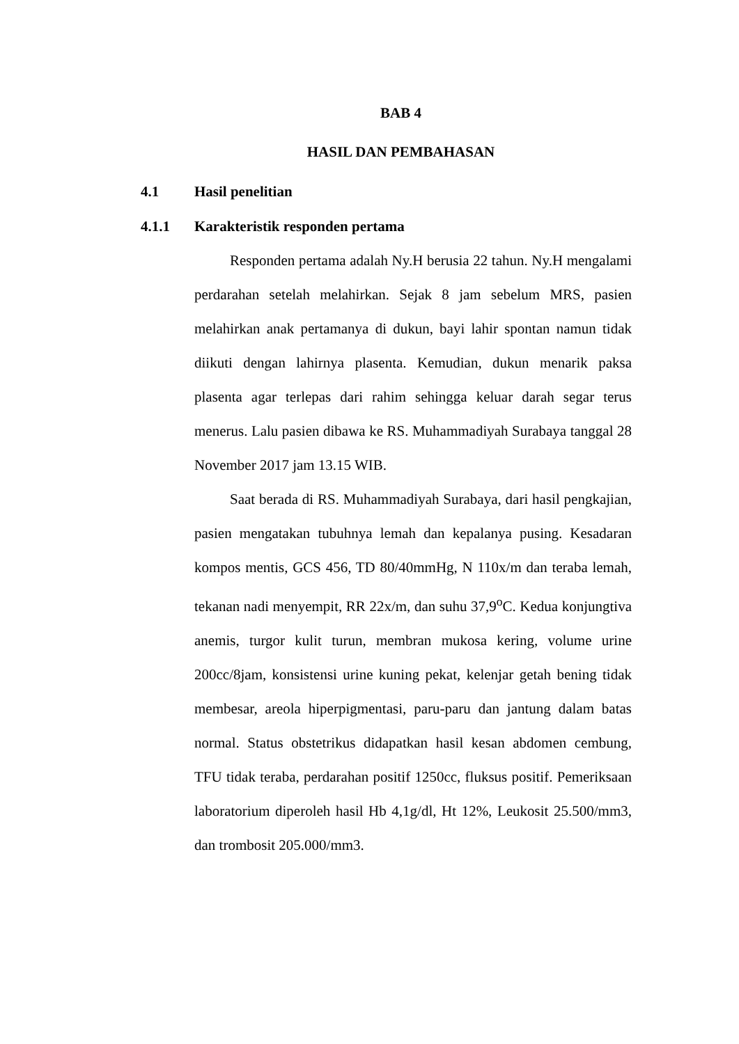BAB 4
HASIL DAN PEMBAHASAN
4.1 Hasil penelitian
4.1.1 Karakteristik responden pertama
Responden pertama adalah Ny.H berusia 22 tahun. Ny.H mengalami perdarahan setelah melahirkan. Sejak 8 jam sebelum MRS, pasien melahirkan anak pertamanya di dukun, bayi lahir spontan namun tidak diikuti dengan lahirnya plasenta. Kemudian, dukun menarik paksa plasenta agar terlepas dari rahim sehingga keluar darah segar terus menerus. Lalu pasien dibawa ke RS. Muhammadiyah Surabaya tanggal 28 November 2017 jam 13.15 WIB.
Saat berada di RS. Muhammadiyah Surabaya, dari hasil pengkajian, pasien mengatakan tubuhnya lemah dan kepalanya pusing. Kesadaran kompos mentis, GCS 456, TD 80/40mmHg, N 110x/m dan teraba lemah, tekanan nadi menyempit, RR 22x/m, dan suhu 37,9<sup>o</sup>C. Kedua konjungtiva anemis, turgor kulit turun, membran mukosa kering, volume urine 200cc/8jam, konsistensi urine kuning pekat, kelenjar getah bening tidak membesar, areola hiperpigmentasi, paru-paru dan jantung dalam batas normal. Status obstetrikus didapatkan hasil kesan abdomen cembung, TFU tidak teraba, perdarahan positif 1250cc, fluksus positif. Pemeriksaan laboratorium diperoleh hasil Hb 4,1g/dl, Ht 12%, Leukosit 25.500/mm3, dan trombosit 205.000/mm3.